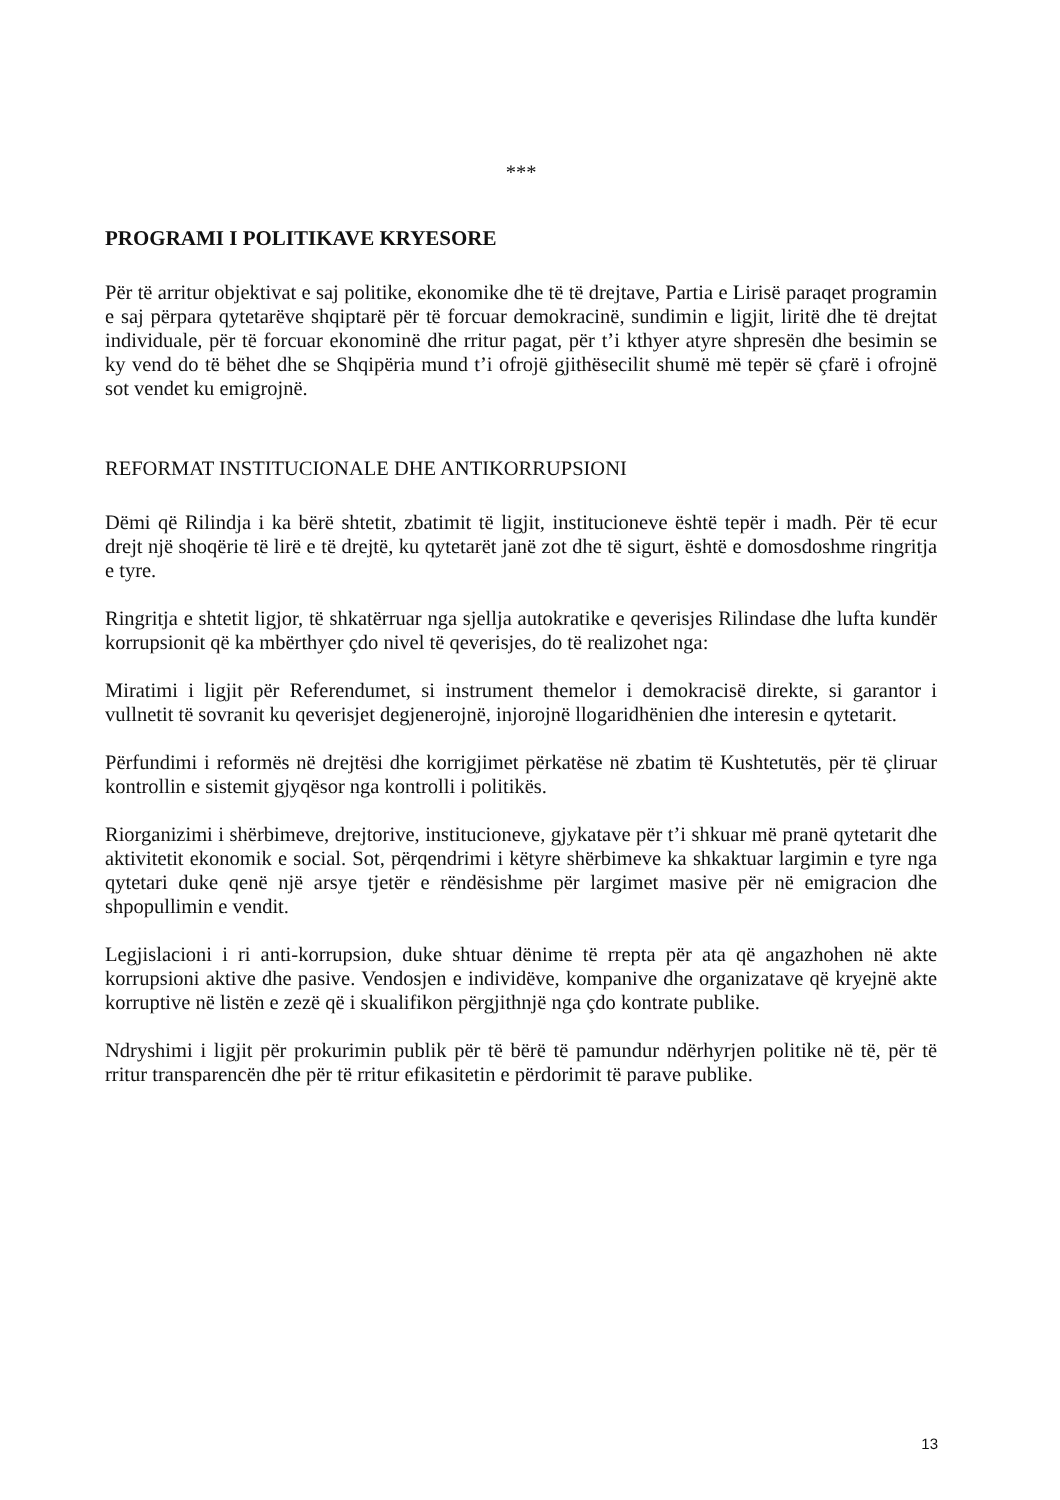***
PROGRAMI I POLITIKAVE KRYESORE
Për të arritur objektivat e saj politike, ekonomike dhe të të drejtave, Partia e Lirisë paraqet programin e saj përpara qytetarëve shqiptarë për të forcuar demokracinë, sundimin e ligjit, liritë dhe të drejtat individuale, për të forcuar ekonominë dhe rritur pagat, për t’i kthyer atyre shpresën dhe besimin se ky vend do të bëhet dhe se Shqipëria mund t’i ofrojë gjithësecilit shumë më tepër së çfarë i ofrojnë sot vendet ku emigrojnë.
REFORMAT INSTITUCIONALE DHE ANTIKORRUPSIONI
Dëmi që Rilindja i ka bërë shtetit, zbatimit të ligjit, institucioneve është tepër i madh. Për të ecur drejt një shoqërie të lirë e të drejtë, ku qytetarët janë zot dhe të sigurt, është e domosdoshme ringritja e tyre.
Ringritja e shtetit ligjor, të shkatërruar nga sjellja autokratike e qeverisjes Rilindase dhe lufta kundër korrupsionit që ka mbërthyer çdo nivel të qeverisjes, do të realizohet nga:
Miratimi i ligjit për Referendumet, si instrument themelor i demokracisë direkte, si garantor i vullnetit të sovranit ku qeverisjet degjenerojnë, injorojnë llogaridhënien dhe interesin e qytetarit.
Përfundimi i reformës në drejtësi dhe korrigjimet përkatëse në zbatim të Kushtetutës, për të çliruar kontrollin e sistemit gjyqësor nga kontrolli i politikës.
Riorganizimi i shërbimeve, drejtorive, institucioneve, gjykatave për t’i shkuar më pranë qytetarit dhe aktivitetit ekonomik e social. Sot, përqendrimi i këtyre shërbimeve ka shkaktuar largimin e tyre nga qytetari duke qenë një arsye tjetër e rëndësishme për largimet masive për në emigracion dhe shpopullimin e vendit.
Legjislacioni i ri anti-korrupsion, duke shtuar dënime të rrepta për ata që angazhohen në akte korrupsioni aktive dhe pasive. Vendosjen e individëve, kompanive dhe organizatave që kryejnë akte korruptive në listën e zezë që i skualifikon përgjithnjë nga çdo kontrate publike.
Ndryshimi i ligjit për prokurimin publik për të bërë të pamundur ndërhyrjen politike në të, për të rritur transparencën dhe për të rritur efikasitetin e përdorimit të parave publike.
13